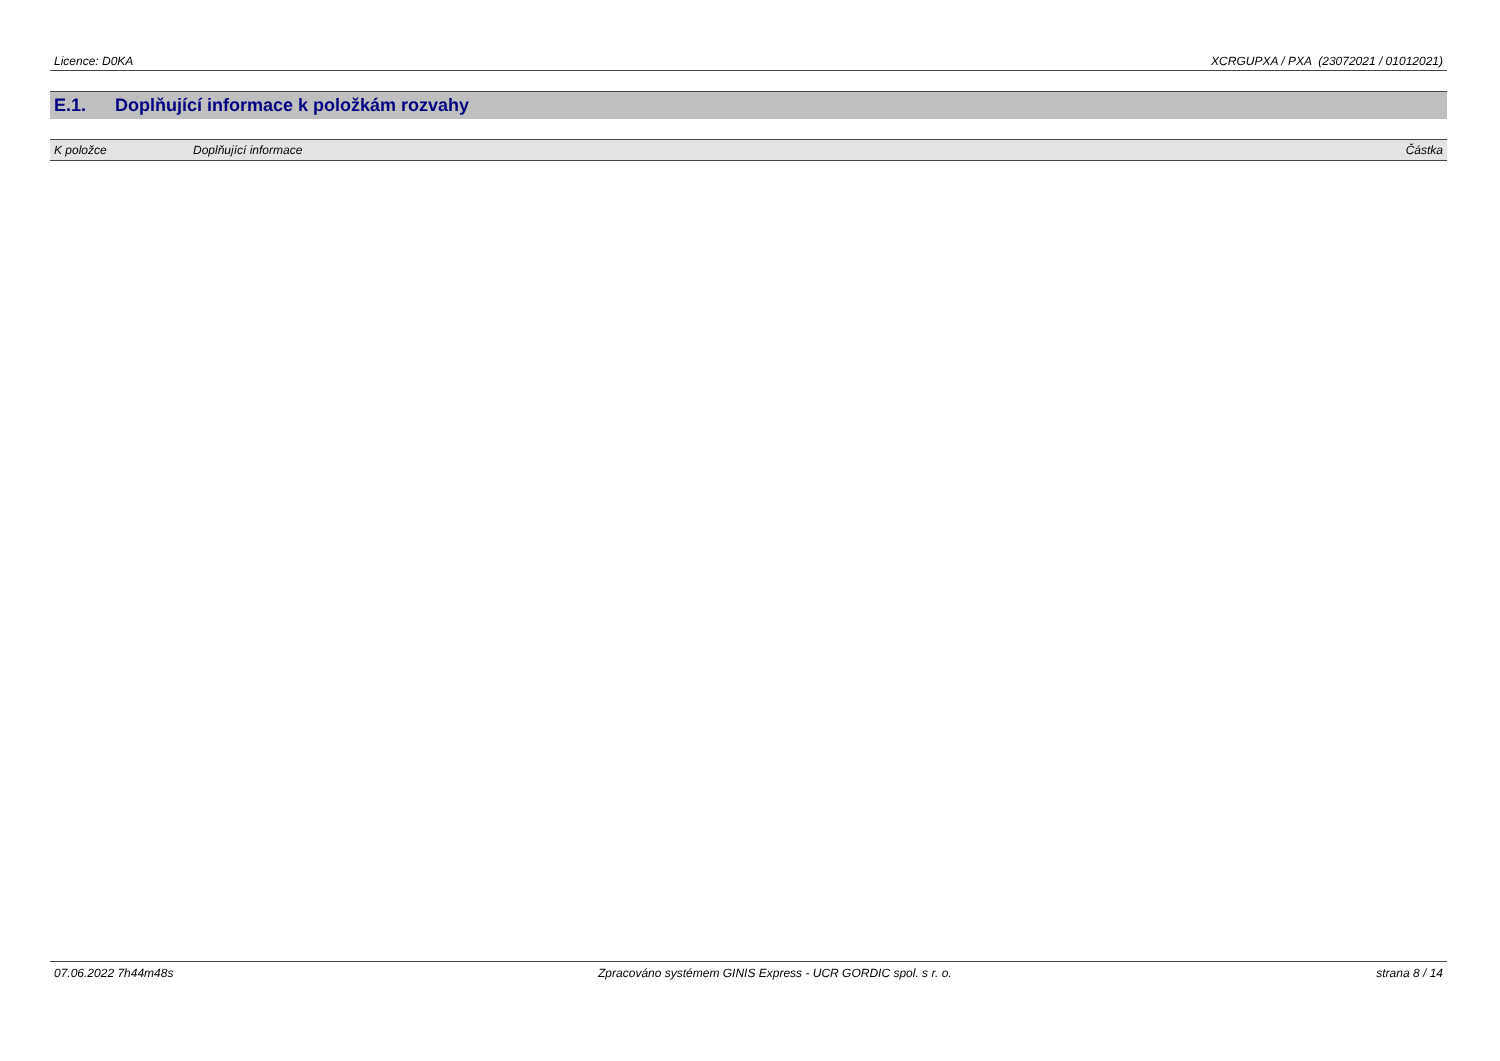Licence: D0KA XCRGUPXA / PXA (23072021 / 01012021)
E.1. Doplňující informace k položkám rozvahy
| K položce | Doplňující informace | Částka |
| --- | --- | --- |
07.06.2022 7h44m48s Zpracováno systémem GINIS Express - UCR GORDIC spol. s r. o. strana 8 / 14